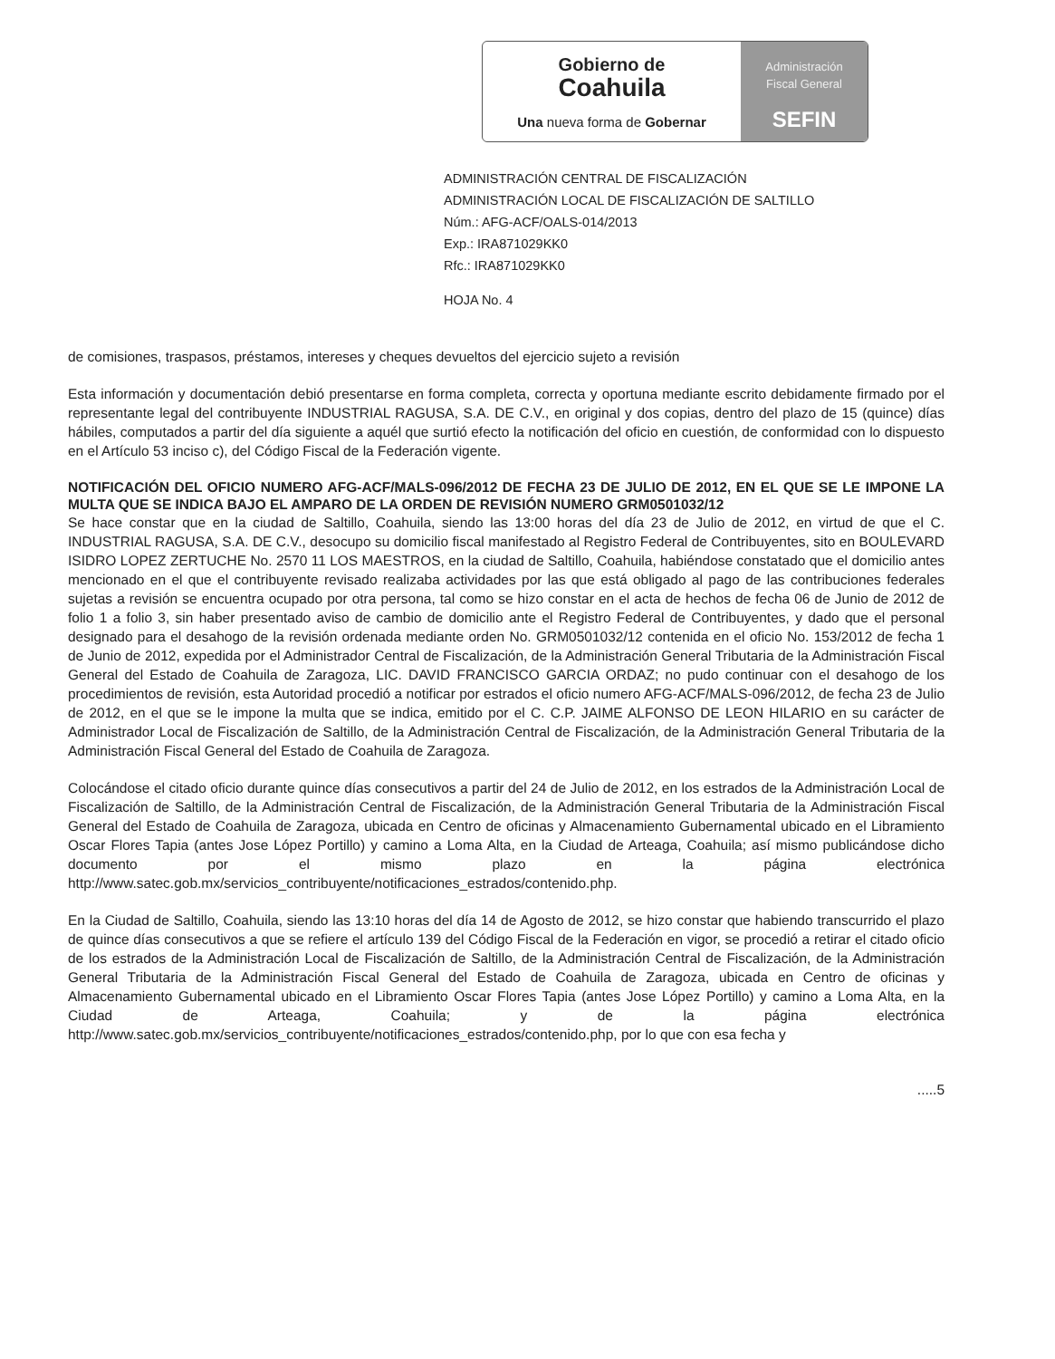Gobierno de
Coahuila
Una nueva forma de Gobernar
Administración
Fiscal General
SEFIN
ADMINISTRACIÓN CENTRAL DE FISCALIZACIÓN
ADMINISTRACIÓN LOCAL DE FISCALIZACIÓN DE SALTILLO
Núm.: AFG-ACF/OALS-014/2013
Exp.: IRA871029KK0
Rfc.: IRA871029KK0
HOJA No. 4
de comisiones, traspasos, préstamos, intereses y cheques devueltos del ejercicio sujeto a revisión
Esta información y documentación debió presentarse en forma completa, correcta y oportuna mediante escrito debidamente firmado por el representante legal del contribuyente INDUSTRIAL RAGUSA, S.A. DE C.V., en original y dos copias, dentro del plazo de 15 (quince) días hábiles, computados a partir del día siguiente a aquél que surtió efecto la notificación del oficio en cuestión, de conformidad con lo dispuesto en el Artículo 53 inciso c), del Código Fiscal de la Federación vigente.
NOTIFICACIÓN DEL OFICIO NUMERO AFG-ACF/MALS-096/2012 DE FECHA 23 DE JULIO DE 2012, EN EL QUE SE LE IMPONE LA MULTA QUE SE INDICA BAJO EL AMPARO DE LA ORDEN DE REVISIÓN NUMERO GRM0501032/12
Se hace constar que en la ciudad de Saltillo, Coahuila, siendo las 13:00 horas del día 23 de Julio de 2012, en virtud de que el C. INDUSTRIAL RAGUSA, S.A. DE C.V., desocupo su domicilio fiscal manifestado al Registro Federal de Contribuyentes, sito en BOULEVARD ISIDRO LOPEZ ZERTUCHE No. 2570 11 LOS MAESTROS, en la ciudad de Saltillo, Coahuila, habiéndose constatado que el domicilio antes mencionado en el que el contribuyente revisado realizaba actividades por las que está obligado al pago de las contribuciones federales sujetas a revisión se encuentra ocupado por otra persona, tal como se hizo constar en el acta de hechos de fecha 06 de Junio de 2012 de folio 1 a folio 3, sin haber presentado aviso de cambio de domicilio ante el Registro Federal de Contribuyentes, y dado que el personal designado para el desahogo de la revisión ordenada mediante orden No. GRM0501032/12 contenida en el oficio No. 153/2012 de fecha 1 de Junio de 2012, expedida por el Administrador Central de Fiscalización, de la Administración General Tributaria de la Administración Fiscal General del Estado de Coahuila de Zaragoza, LIC. DAVID FRANCISCO GARCIA ORDAZ; no pudo continuar con el desahogo de los procedimientos de revisión, esta Autoridad procedió a notificar por estrados el oficio numero AFG-ACF/MALS-096/2012, de fecha 23 de Julio de 2012, en el que se le impone la multa que se indica, emitido por el C. C.P. JAIME ALFONSO DE LEON HILARIO en su carácter de Administrador Local de Fiscalización de Saltillo, de la Administración Central de Fiscalización, de la Administración General Tributaria de la Administración Fiscal General del Estado de Coahuila de Zaragoza.
Colocándose el citado oficio durante quince días consecutivos a partir del 24 de Julio de 2012, en los estrados de la Administración Local de Fiscalización de Saltillo, de la Administración Central de Fiscalización, de la Administración General Tributaria de la Administración Fiscal General del Estado de Coahuila de Zaragoza, ubicada en Centro de oficinas y Almacenamiento Gubernamental ubicado en el Libramiento Oscar Flores Tapia (antes Jose López Portillo) y camino a Loma Alta, en la Ciudad de Arteaga, Coahuila; así mismo publicándose dicho documento por el mismo plazo en la página electrónica http://www.satec.gob.mx/servicios_contribuyente/notificaciones_estrados/contenido.php.
En la Ciudad de Saltillo, Coahuila, siendo las 13:10 horas del día 14 de Agosto de 2012, se hizo constar que habiendo transcurrido el plazo de quince días consecutivos a que se refiere el artículo 139 del Código Fiscal de la Federación en vigor, se procedió a retirar el citado oficio de los estrados de la Administración Local de Fiscalización de Saltillo, de la Administración Central de Fiscalización, de la Administración General Tributaria de la Administración Fiscal General del Estado de Coahuila de Zaragoza, ubicada en Centro de oficinas y Almacenamiento Gubernamental ubicado en el Libramiento Oscar Flores Tapia (antes Jose López Portillo) y camino a Loma Alta, en la Ciudad de Arteaga, Coahuila; y de la página electrónica http://www.satec.gob.mx/servicios_contribuyente/notificaciones_estrados/contenido.php, por lo que con esa fecha y
.....5